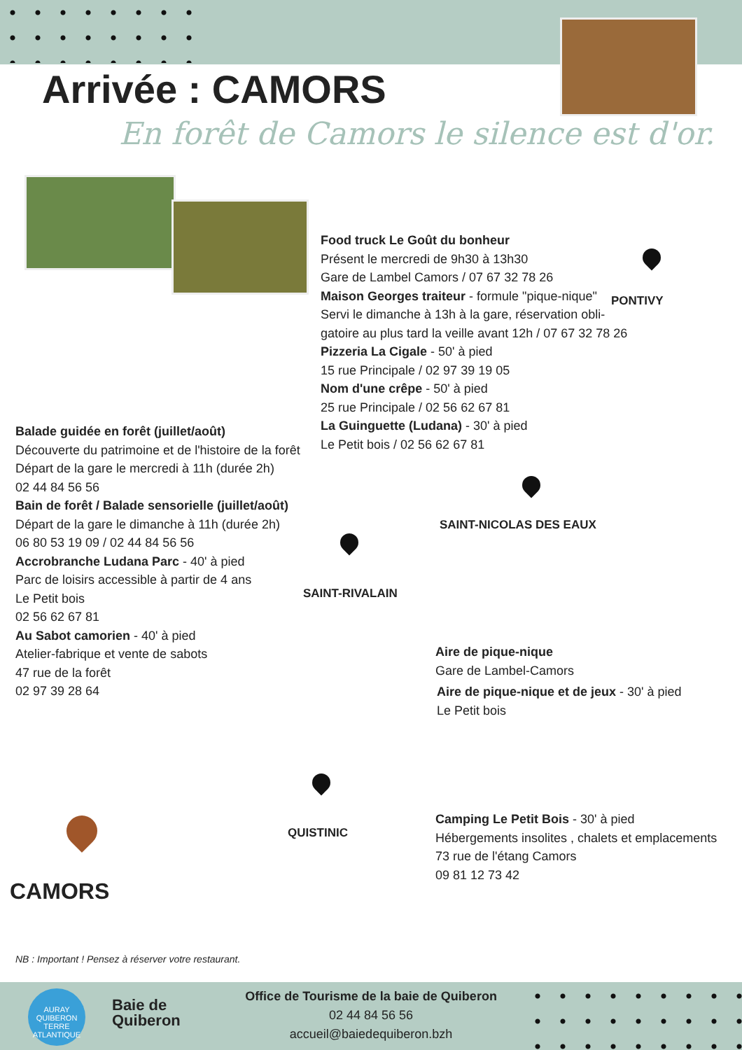Arrivée : CAMORS
En forêt de Camors le silence est d'or.
Food truck Le Goût du bonheur
Présent le mercredi de 9h30 à 13h30
Gare de Lambel Camors / 07 67 32 78 26
Maison Georges traiteur - formule "pique-nique"
Servi le dimanche à 13h à la gare, réservation obli-
gatoire au plus tard la veille avant 12h / 07 67 32 78 26
Pizzeria La Cigale - 50' à pied
15 rue Principale / 02 97 39 19 05
Nom d'une crêpe - 50' à pied
25 rue Principale / 02 56 62 67 81
La Guinguette (Ludana) - 30' à pied
Le Petit bois / 02 56 62 67 81
Balade guidée en forêt (juillet/août)
Découverte du patrimoine et de l'histoire de la forêt
Départ de la gare le mercredi à 11h (durée 2h)
02 44 84 56 56
Bain de forêt / Balade sensorielle (juillet/août)
Départ de la gare le dimanche à 11h (durée 2h)
06 80 53 19 09 / 02 44 84 56 56
Accrobranche Ludana Parc - 40' à pied
Parc de loisirs accessible à partir de 4 ans
Le Petit bois
02 56 62 67 81
Au Sabot camorien - 40' à pied
Atelier-fabrique et vente de sabots
47 rue de la forêt
02 97 39 28 64
PONTIVY
SAINT-NICOLAS DES EAUX
SAINT-RIVALAIN
QUISTINIC
CAMORS
Aire de pique-nique
Gare de Lambel-Camors
Aire de pique-nique et de jeux - 30' à pied
Le Petit bois
Camping Le Petit Bois - 30' à pied
Hébergements insolites , chalets et emplacements
73 rue de l'étang Camors
09 81 12 73 42
NB : Important ! Pensez à réserver votre restaurant.
AURAY QUIBERON
TERRE ATLANTIQUE
Baie de
Quiberon
Office de Tourisme de la baie de Quiberon
02 44 84 56 56
accueil@baiedequiberon.bzh